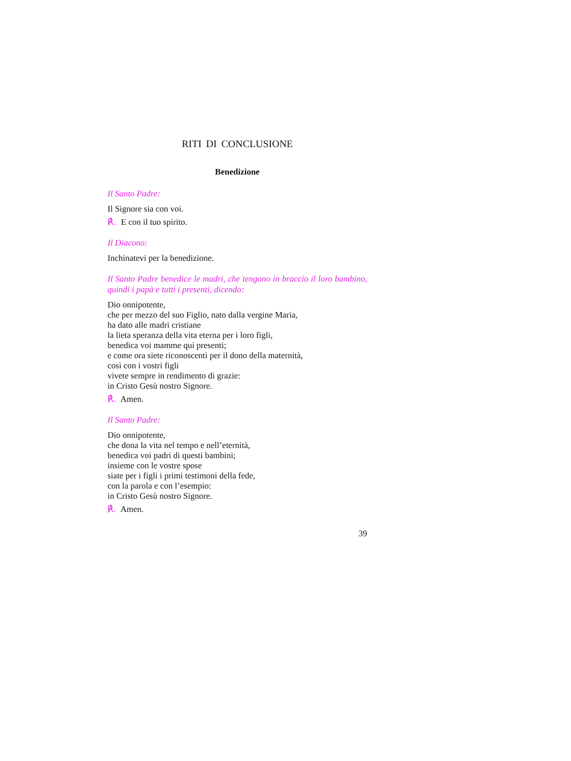RITI DI CONCLUSIONE
Benedizione
Il Santo Padre:
Il Signore sia con voi.
℟. E con il tuo spirito.
Il Diacono:
Inchinatevi per la benedizione.
Il Santo Padre benedice le madri, che tengono in braccio il loro bambino, quindi i papà e tutti i presenti, dicendo:
Dio onnipotente,
che per mezzo del suo Figlio, nato dalla vergine Maria,
ha dato alle madri cristiane
la lieta speranza della vita eterna per i loro figli,
benedica voi mamme qui presenti;
e come ora siete riconoscenti per il dono della maternità,
così con i vostri figli
vivete sempre in rendimento di grazie:
in Cristo Gesù nostro Signore.
℟. Amen.
Il Santo Padre:
Dio onnipotente,
che dona la vita nel tempo e nell’eternità,
benedica voi padri di questi bambini;
insieme con le vostre spose
siate per i figli i primi testimoni della fede,
con la parola e con l’esempio:
in Cristo Gesù nostro Signore.
℟. Amen.
39